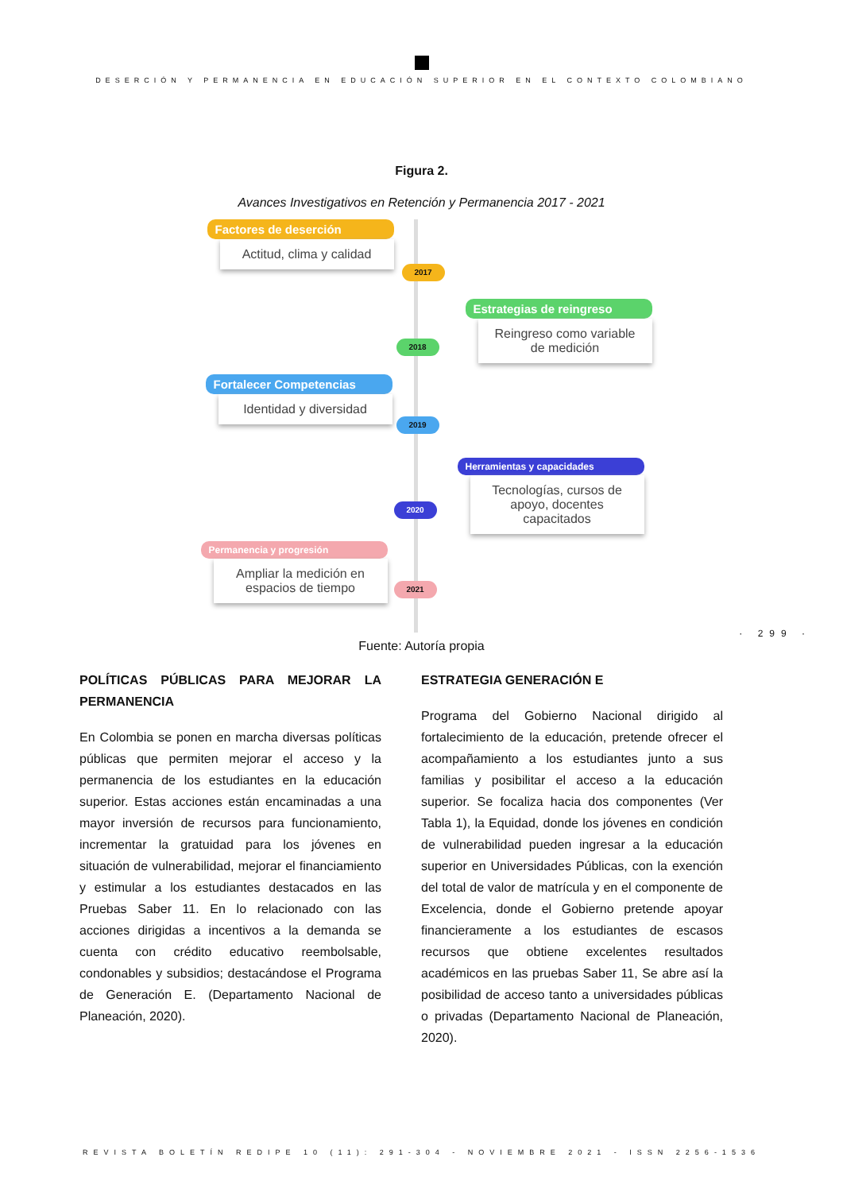DESERCIÓN Y PERMANENCIA EN EDUCACIÓN SUPERIOR EN EL CONTEXTO COLOMBIANO
Figura 2.
Avances Investigativos en Retención y Permanencia 2017 - 2021
Factores de deserción
Actitud, clima y calidad
2017
Estrategias de reingreso
Reingreso como variable de medición
2018
Fortalecer Competencias
Identidad y diversidad
2019
Herramientas y capacidades
Tecnologías, cursos de apoyo, docentes capacitados
2020
Permanencia y progresión
Ampliar la medición en espacios de tiempo
2021
Fuente: Autoría propia
· 299 ·
POLÍTICAS PÚBLICAS PARA MEJORAR LA PERMANENCIA
En Colombia se ponen en marcha diversas políticas públicas que permiten mejorar el acceso y la permanencia de los estudiantes en la educación superior. Estas acciones están encaminadas a una mayor inversión de recursos para funcionamiento, incrementar la gratuidad para los jóvenes en situación de vulnerabilidad, mejorar el financiamiento y estimular a los estudiantes destacados en las Pruebas Saber 11. En lo relacionado con las acciones dirigidas a incentivos a la demanda se cuenta con crédito educativo reembolsable, condonables y subsidios; destacándose el Programa de Generación E. (Departamento Nacional de Planeación, 2020).
ESTRATEGIA GENERACIÓN E
Programa del Gobierno Nacional dirigido al fortalecimiento de la educación, pretende ofrecer el acompañamiento a los estudiantes junto a sus familias y posibilitar el acceso a la educación superior. Se focaliza hacia dos componentes (Ver Tabla 1), la Equidad, donde los jóvenes en condición de vulnerabilidad pueden ingresar a la educación superior en Universidades Públicas, con la exención del total de valor de matrícula y en el componente de Excelencia, donde el Gobierno pretende apoyar financieramente a los estudiantes de escasos recursos que obtiene excelentes resultados académicos en las pruebas Saber 11, Se abre así la posibilidad de acceso tanto a universidades públicas o privadas (Departamento Nacional de Planeación, 2020).
REVISTA BOLETÍN REDIPE 10 (11): 291-304 - NOVIEMBRE 2021 - ISSN 2256-1536